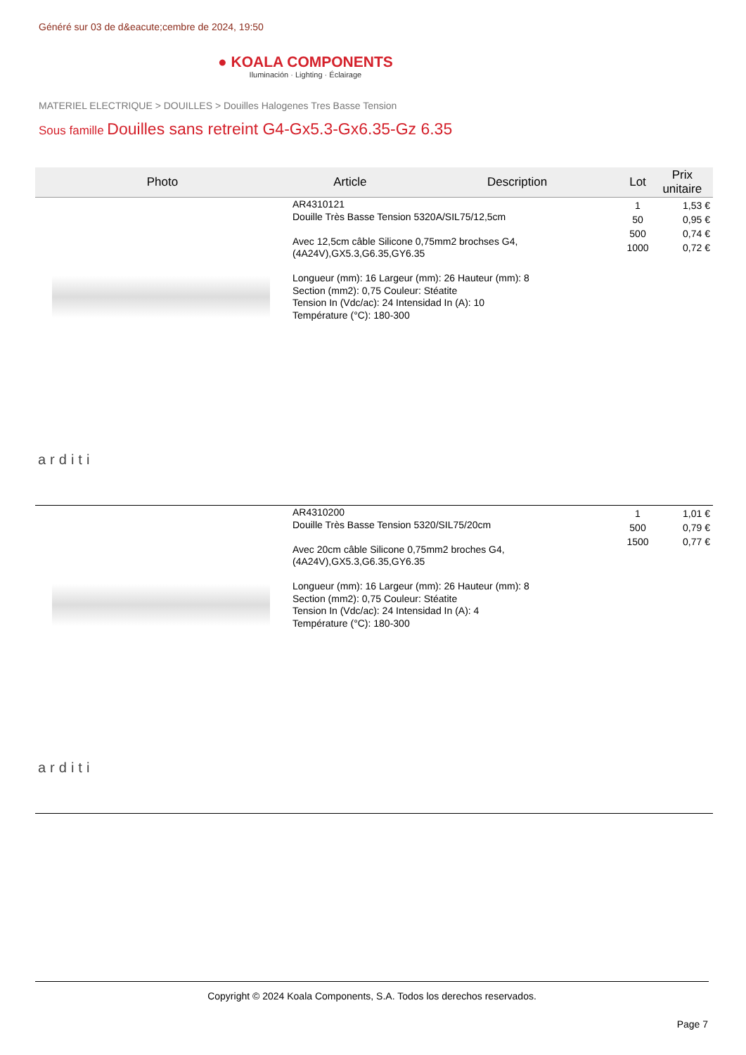Généré sur 03 de d&eacute;cembre de 2024, 19:50
● KOALA COMPONENTS
Iluminación · Lighting · Éclairage
MATERIEL ELECTRIQUE > DOUILLES > Douilles Halogenes Tres Basse Tension
Sous famille Douilles sans retreint G4-Gx5.3-Gx6.35-Gz 6.35
| Photo | Article | Description | Lot | Prix unitaire |
| --- | --- | --- | --- | --- |
| arditi | AR4310121 Douille Très Basse Tension 5320A/SIL75/12,5cm Avec 12,5cm câble Silicone 0,75mm2 brochses G4,(4A24V),GX5.3,G6.35,GY6.35 Longueur (mm): 16 Largeur (mm): 26 Hauteur (mm): 8 Section (mm2): 0,75 Couleur: Stéatite Tension In (Vdc/ac): 24 Intensidad In (A): 10 Température (°C): 180-300 | | 1 50 500 1000 | 1,53 € 0,95 € 0,74 € 0,72 € |
| arditi | AR4310200 Douille Très Basse Tension 5320/SIL75/20cm Avec 20cm câble Silicone 0,75mm2 broches G4,(4A24V),GX5.3,G6.35,GY6.35 Longueur (mm): 16 Largeur (mm): 26 Hauteur (mm): 8 Section (mm2): 0,75 Couleur: Stéatite Tension In (Vdc/ac): 24 Intensidad In (A): 4 Température (°C): 180-300 | | 1 500 1500 | 1,01 € 0,79 € 0,77 € |
Copyright © 2024 Koala Components, S.A. Todos los derechos reservados.
Page 7